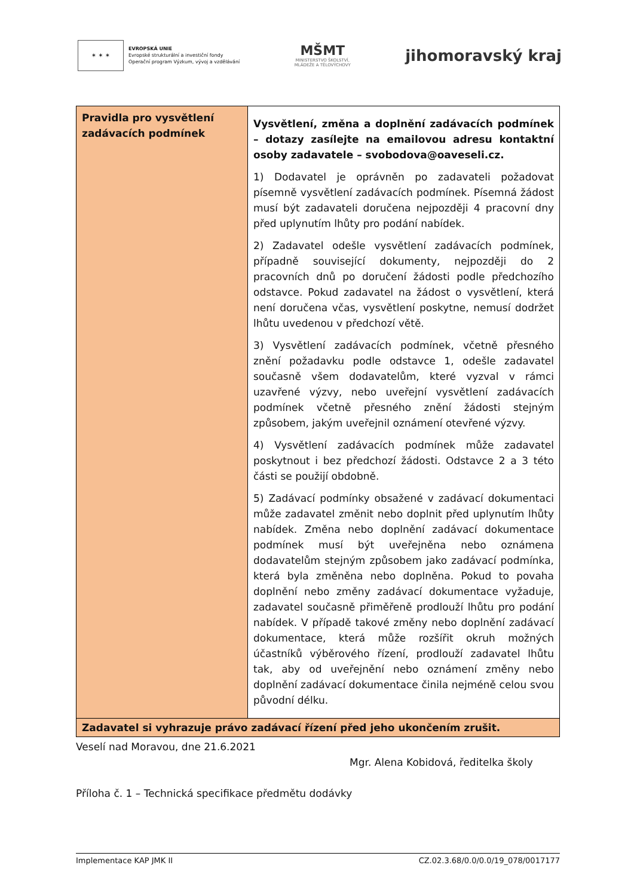✶ ✶ ✶
EVROPSKÁ UNIE
Evropské strukturální a investiční fondy
Operační program Výzkum, vývoj a vzdělávání
MŠMT
MINISTERSTVO ŠKOLSTVÍ,
MLÁDEŽE A TĚLOVÝCHOVY
jihomoravský kraj
| Pravidla pro vysvětlení zadávacích podmínek | Vysvětlení, změna a doplnění zadávacích podmínek – dotazy zasílejte na emailovou adresu kontaktní osoby zadavatele – svobodova@oaveseli.cz. 1) Dodavatel je oprávněn po zadavateli požadovat písemně vysvětlení zadávacích podmínek. Písemná žádost musí být zadavateli doručena nejpozději 4 pracovní dny před uplynutím lhůty pro podání nabídek. 2) Zadavatel odešle vysvětlení zadávacích podmínek, případně související dokumenty, nejpozději do 2 pracovních dnů po doručení žádosti podle předchozího odstavce. Pokud zadavatel na žádost o vysvětlení, která není doručena včas, vysvětlení poskytne, nemusí dodržet lhůtu uvedenou v předchozí větě. 3) Vysvětlení zadávacích podmínek, včetně přesného znění požadavku podle odstavce 1, odešle zadavatel současně všem dodavatelům, které vyzval v rámci uzavřené výzvy, nebo uveřejní vysvětlení zadávacích podmínek včetně přesného znění žádosti stejným způsobem, jakým uveřejnil oznámení otevřené výzvy. 4) Vysvětlení zadávacích podmínek může zadavatel poskytnout i bez předchozí žádosti. Odstavce 2 a 3 této části se použijí obdobně. 5) Zadávací podmínky obsažené v zadávací dokumentaci může zadavatel změnit nebo doplnit před uplynutím lhůty nabídek. Změna nebo doplnění zadávací dokumentace podmínek musí být uveřejněna nebo oznámena dodavatelům stejným způsobem jako zadávací podmínka, která byla změněna nebo doplněna. Pokud to povaha doplnění nebo změny zadávací dokumentace vyžaduje, zadavatel současně přiměřeně prodlouží lhůtu pro podání nabídek. V případě takové změny nebo doplnění zadávací dokumentace, která může rozšířit okruh možných účastníků výběrového řízení, prodlouží zadavatel lhůtu tak, aby od uveřejnění nebo oznámení změny nebo doplnění zadávací dokumentace činila nejméně celou svou původní délku. |
| Zadavatel si vyhrazuje právo zadávací řízení před jeho ukončením zrušit. | |
Veselí nad Moravou, dne 21.6.2021
Mgr. Alena Kobidová, ředitelka školy
Příloha č. 1 – Technická specifikace předmětu dodávky
Implementace KAP JMK II CZ.02.3.68/0.0/0.0/19_078/0017177